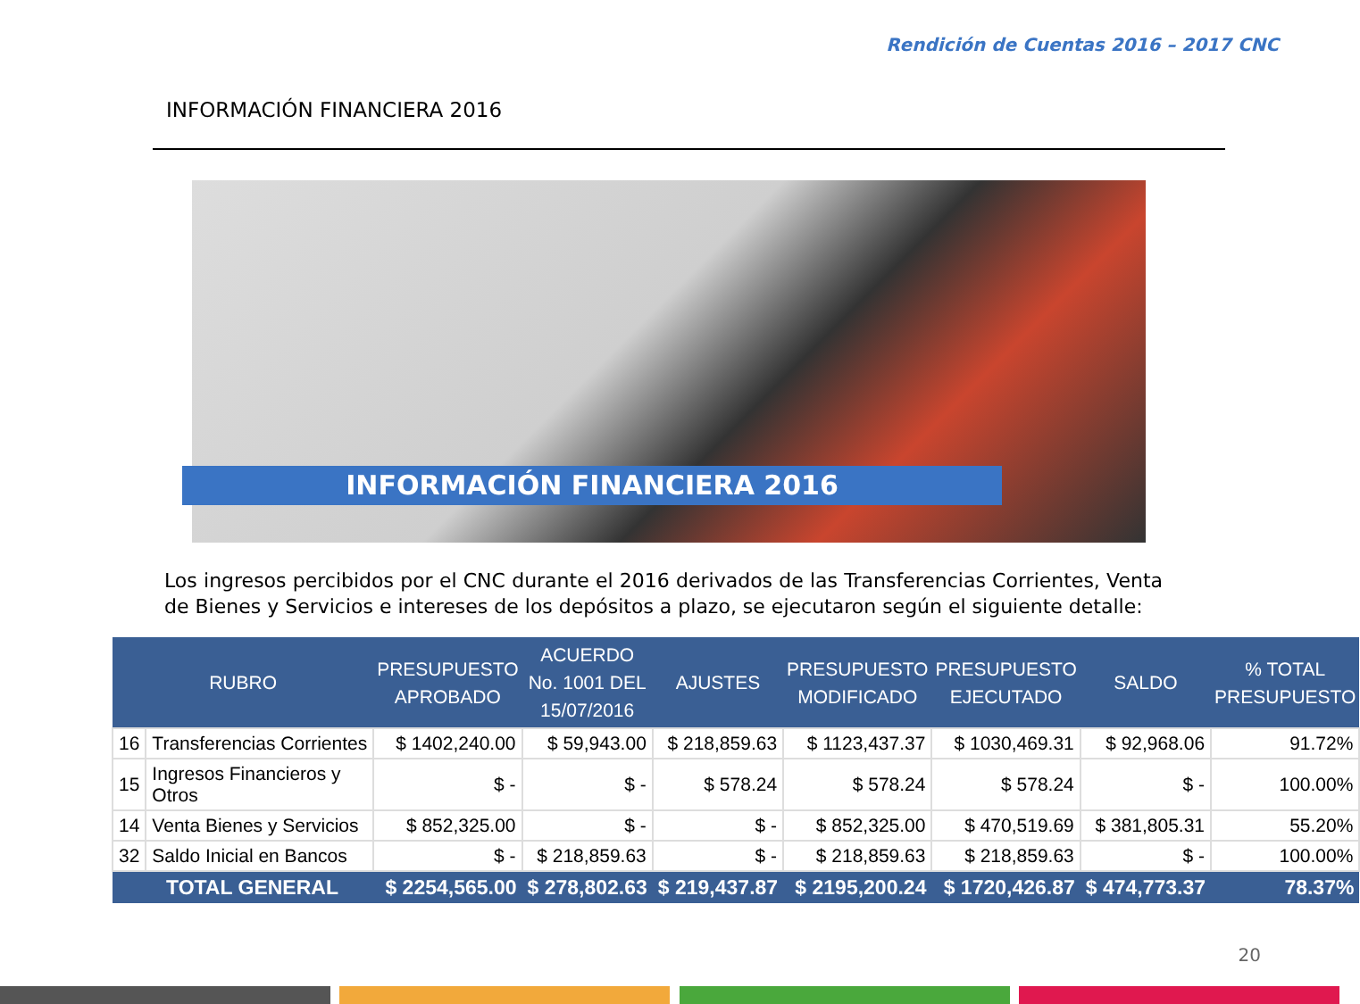Rendición de Cuentas 2016 – 2017 CNC
INFORMACIÓN FINANCIERA 2016
INFORMACIÓN FINANCIERA 2016
Los ingresos percibidos por el CNC durante el 2016 derivados de las Transferencias Corrientes, Venta de Bienes y Servicios e intereses de los depósitos a plazo, se ejecutaron según el siguiente detalle:
| RUBRO | | PRESUPUESTO APROBADO | ACUERDO No. 1001 DEL 15/07/2016 | AJUSTES | PRESUPUESTO MODIFICADO | PRESUPUESTO EJECUTADO | SALDO | % TOTAL PRESUPUESTO |
| --- | --- | --- | --- | --- | --- | --- | --- | --- |
| 16 | Transferencias Corrientes | $ 1402,240.00 | $ 59,943.00 | $ 218,859.63 | $ 1123,437.37 | $ 1030,469.31 | $ 92,968.06 | 91.72% |
| 15 | Ingresos Financieros y Otros | $ - | $ - | $ 578.24 | $ 578.24 | $ 578.24 | $ - | 100.00% |
| 14 | Venta Bienes y Servicios | $ 852,325.00 | $ - | $ - | $ 852,325.00 | $ 470,519.69 | $ 381,805.31 | 55.20% |
| 32 | Saldo Inicial en Bancos | $ - | $ 218,859.63 | $ - | $ 218,859.63 | $ 218,859.63 | $ - | 100.00% |
| TOTAL GENERAL | | $ 2254,565.00 | $ 278,802.63 | $ 219,437.87 | $ 2195,200.24 | $ 1720,426.87 | $ 474,773.37 | 78.37% |
20